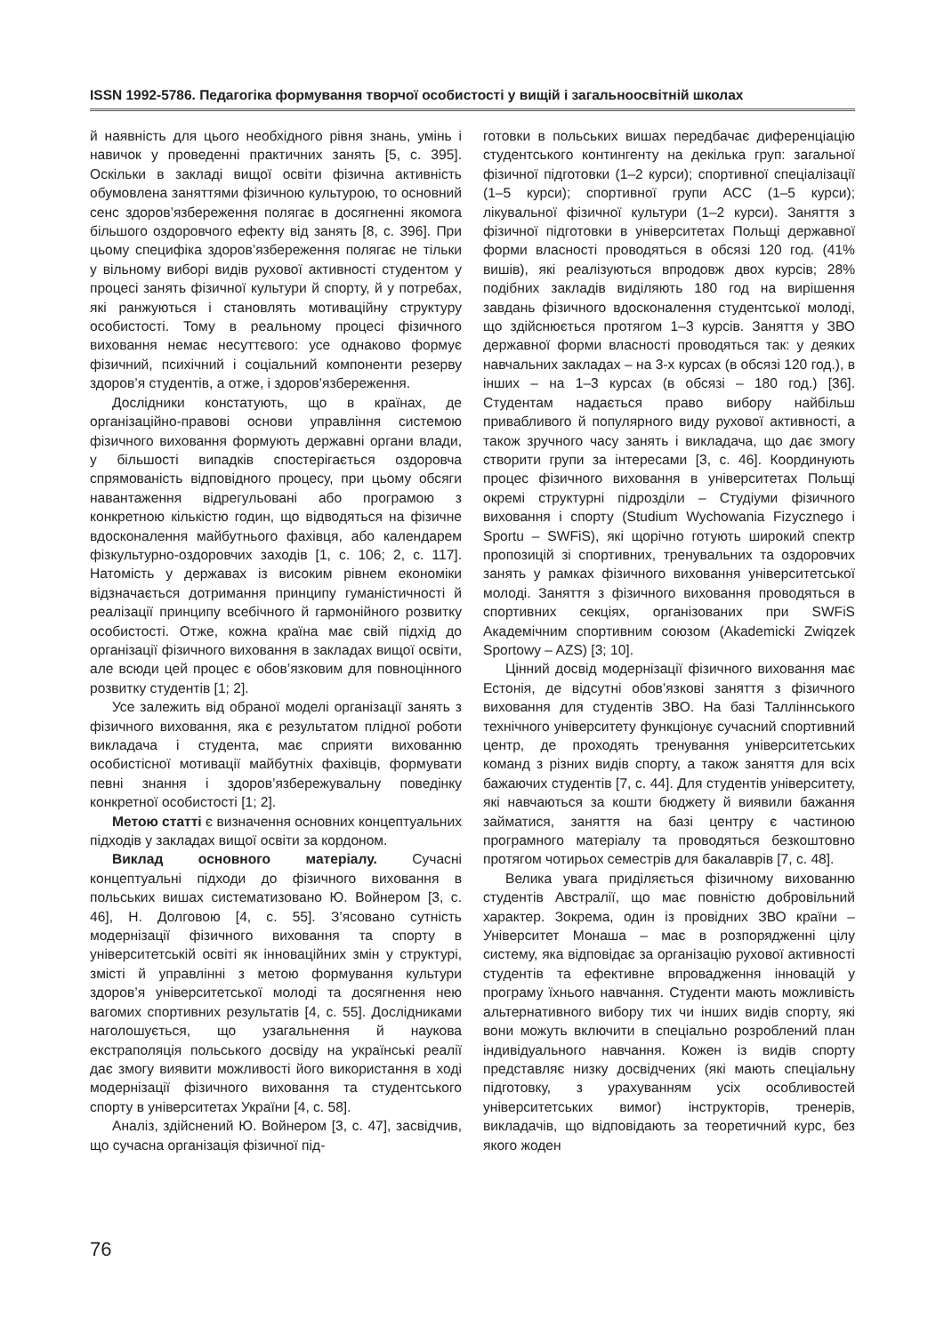ISSN 1992-5786. Педагогіка формування творчої особистості у вищій і загальноосвітній школах
й наявність для цього необхідного рівня знань, умінь і навичок у проведенні практичних занять [5, с. 395]. Оскільки в закладі вищої освіти фізична активність обумовлена заняттями фізичною культурою, то основний сенс здоров’язбереження полягає в досягненні якомога більшого оздоровчого ефекту від занять [8, с. 396]. При цьому специфіка здоров’язбереження полягає не тільки у вільному виборі видів рухової активності студентом у процесі занять фізичної культури й спорту, й у потребах, які ранжуються і становлять мотиваційну структуру особистості. Тому в реальному процесі фізичного виховання немає несуттєвого: усе однаково формує фізичний, психічний і соціальний компоненти резерву здоров’я студентів, а отже, і здоров’язбереження.
Дослідники констатують, що в країнах, де організаційно-правові основи управління системою фізичного виховання формують державні органи влади, у більшості випадків спостерігається оздоровча спрямованість відповідного процесу, при цьому обсяги навантаження відрегульовані або програмою з конкретною кількістю годин, що відводяться на фізичне вдосконалення майбутнього фахівця, або календарем фізкультурно-оздоровчих заходів [1, с. 106; 2, с. 117]. Натомість у державах із високим рівнем економіки відзначається дотримання принципу гуманістичності й реалізації принципу всебічного й гармонійного розвитку особистості. Отже, кожна країна має свій підхід до організації фізичного виховання в закладах вищої освіти, але всюди цей процес є обов’язковим для повноцінного розвитку студентів [1; 2].
Усе залежить від обраної моделі організації занять з фізичного виховання, яка є результатом плідної роботи викладача і студента, має сприяти вихованню особистісної мотивації майбутніх фахівців, формувати певні знання і здоров’язбережувальну поведінку конкретної особистості [1; 2].
Метою статті є визначення основних концептуальних підходів у закладах вищої освіти за кордоном.
Виклад основного матеріалу. Сучасні концептуальні підходи до фізичного виховання в польських вишах систематизовано Ю. Войнером [3, с. 46], Н. Долговою [4, с. 55]. З’ясовано сутність модернізації фізичного виховання та спорту в університетській освіті як інноваційних змін у структурі, змісті й управлінні з метою формування культури здоров’я університетської молоді та досягнення нею вагомих спортивних результатів [4, с. 55]. Дослідниками наголошується, що узагальнення й наукова екстраполяція польського досвіду на українські реалії дає змогу виявити можливості його використання в ході модернізації фізичного виховання та студентського спорту в університетах України [4, с. 58].
Аналіз, здійснений Ю. Войнером [3, с. 47], засвідчив, що сучасна організація фізичної під-
готовки в польських вишах передбачає диференціацію студентського контингенту на декілька груп: загальної фізичної підготовки (1–2 курси); спортивної спеціалізації (1–5 курси); спортивної групи АСС (1–5 курси); лікувальної фізичної культури (1–2 курси). Заняття з фізичної підготовки в університетах Польщі державної форми власності проводяться в обсязі 120 год. (41% вишів), які реалізуються впродовж двох курсів; 28% подібних закладів виділяють 180 год на вирішення завдань фізичного вдосконалення студентської молоді, що здійснюється протягом 1–3 курсів. Заняття у ЗВО державної форми власності проводяться так: у деяких навчальних закладах – на 3-х курсах (в обсязі 120 год.), в інших – на 1–3 курсах (в обсязі – 180 год.) [36]. Студентам надається право вибору найбільш привабливого й популярного виду рухової активності, а також зручного часу занять і викладача, що дає змогу створити групи за інтересами [3, с. 46]. Координують процес фізичного виховання в університетах Польщі окремі структурні підрозділи – Студіуми фізичного виховання і спорту (Studium Wychowania Fizycznego i Sportu – SWFiS), які щорічно готують широкий спектр пропозицій зі спортивних, тренувальних та оздоровчих занять у рамках фізичного виховання університетської молоді. Заняття з фізичного виховання проводяться в спортивних секціях, організованих при SWFiS Академічним спортивним союзом (Akademicki Zwiqzek Sportowy – AZS) [3; 10].
Цінний досвід модернізації фізичного виховання має Естонія, де відсутні обов’язкові заняття з фізичного виховання для студентів ЗВО. На базі Талліннського технічного університету функціонує сучасний спортивний центр, де проходять тренування університетських команд з різних видів спорту, а також заняття для всіх бажаючих студентів [7, с. 44]. Для студентів університету, які навчаються за кошти бюджету й виявили бажання займатися, заняття на базі центру є частиною програмного матеріалу та проводяться безкоштовно протягом чотирьох семестрів для бакалаврів [7, с. 48].
Велика увага приділяється фізичному вихованню студентів Австралії, що має повністю добровільний характер. Зокрема, один із провідних ЗВО країни – Університет Монаша – має в розпорядженні цілу систему, яка відповідає за організацію рухової активності студентів та ефективне впровадження інновацій у програму їхнього навчання. Студенти мають можливість альтернативного вибору тих чи інших видів спорту, які вони можуть включити в спеціально розроблений план індивідуального навчання. Кожен із видів спорту представляє низку досвідчених (які мають спеціальну підготовку, з урахуванням усіх особливостей університетських вимог) інструкторів, тренерів, викладачів, що відповідають за теоретичний курс, без якого жоден
76